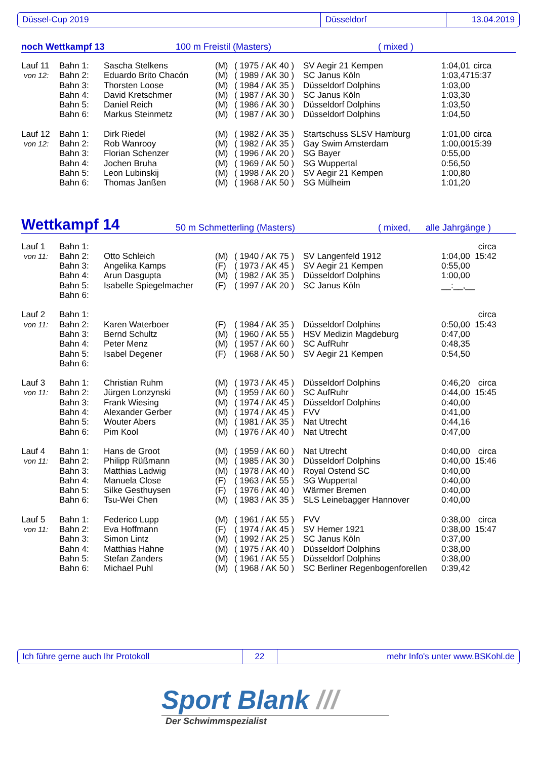Düssel-Cup 2019 Düsseldorf 13.04.2019
noch Wettkampf 13 100 m Freistil (Masters) ( mixed )
| Lauf 11 | Bahn 1: | Sascha Stelkens | (M) | ( 1975 / AK 40 ) | SV Aegir 21 Kempen | 1:04,01 | circa |
| von 12: | Bahn 2: | Eduardo Brito Chacón | (M) | ( 1989 / AK 30 ) | SC Janus Köln | 1:03,47 | 15:37 |
| | Bahn 3: | Thorsten Loose | (M) | ( 1984 / AK 35 ) | Düsseldorf Dolphins | 1:03,00 | |
| | Bahn 4: | David Kretschmer | (M) | ( 1987 / AK 30 ) | SC Janus Köln | 1:03,30 | |
| | Bahn 5: | Daniel Reich | (M) | ( 1986 / AK 30 ) | Düsseldorf Dolphins | 1:03,50 | |
| | Bahn 6: | Markus Steinmetz | (M) | ( 1987 / AK 30 ) | Düsseldorf Dolphins | 1:04,50 | |
| Lauf 12 | Bahn 1: | Dirk Riedel | (M) | ( 1982 / AK 35 ) | Startschuss SLSV Hamburg | 1:01,00 | circa |
| von 12: | Bahn 2: | Rob Wanrooy | (M) | ( 1982 / AK 35 ) | Gay Swim Amsterdam | 1:00,00 | 15:39 |
| | Bahn 3: | Florian Schenzer | (M) | ( 1996 / AK 20 ) | SG Bayer | 0:55,00 | |
| | Bahn 4: | Jochen Bruha | (M) | ( 1969 / AK 50 ) | SG Wuppertal | 0:56,50 | |
| | Bahn 5: | Leon Lubinskij | (M) | ( 1998 / AK 20 ) | SV Aegir 21 Kempen | 1:00,80 | |
| | Bahn 6: | Thomas Janßen | (M) | ( 1968 / AK 50 ) | SG Mülheim | 1:01,20 | |
Wettkampf 14 50 m Schmetterling (Masters) ( mixed, alle Jahrgänge )
| Lauf 1 | Bahn 1: | | | | | | circa |
| von 11: | Bahn 2: | Otto Schleich | (M) | ( 1940 / AK 75 ) | SV Langenfeld 1912 | 1:04,00 | 15:42 |
| | Bahn 3: | Angelika Kamps | (F) | ( 1973 / AK 45 ) | SV Aegir 21 Kempen | 0:55,00 | |
| | Bahn 4: | Arun Dasgupta | (M) | ( 1982 / AK 35 ) | Düsseldorf Dolphins | 1:00,00 | |
| | Bahn 5: | Isabelle Spiegelmacher | (F) | ( 1997 / AK 20 ) | SC Janus Köln | __:__,__ | |
| | Bahn 6: | | | | | | |
| Lauf 2 | Bahn 1: | | | | | | circa |
| von 11: | Bahn 2: | Karen Waterboer | (F) | ( 1984 / AK 35 ) | Düsseldorf Dolphins | 0:50,00 | 15:43 |
| | Bahn 3: | Bernd Schultz | (M) | ( 1960 / AK 55 ) | HSV Medizin Magdeburg | 0:47,00 | |
| | Bahn 4: | Peter Menz | (M) | ( 1957 / AK 60 ) | SC AufRuhr | 0:48,35 | |
| | Bahn 5: | Isabel Degener | (F) | ( 1968 / AK 50 ) | SV Aegir 21 Kempen | 0:54,50 | |
| | Bahn 6: | | | | | | |
| Lauf 3 | Bahn 1: | Christian Ruhm | (M) | ( 1973 / AK 45 ) | Düsseldorf Dolphins | 0:46,20 | circa |
| von 11: | Bahn 2: | Jürgen Lonzynski | (M) | ( 1959 / AK 60 ) | SC AufRuhr | 0:44,00 | 15:45 |
| | Bahn 3: | Frank Wiesing | (M) | ( 1974 / AK 45 ) | Düsseldorf Dolphins | 0:40,00 | |
| | Bahn 4: | Alexander Gerber | (M) | ( 1974 / AK 45 ) | FVV | 0:41,00 | |
| | Bahn 5: | Wouter Abers | (M) | ( 1981 / AK 35 ) | Nat Utrecht | 0:44,16 | |
| | Bahn 6: | Pim Kool | (M) | ( 1976 / AK 40 ) | Nat Utrecht | 0:47,00 | |
| Lauf 4 | Bahn 1: | Hans de Groot | (M) | ( 1959 / AK 60 ) | Nat Utrecht | 0:40,00 | circa |
| von 11: | Bahn 2: | Philipp Rüßmann | (M) | ( 1985 / AK 30 ) | Düsseldorf Dolphins | 0:40,00 | 15:46 |
| | Bahn 3: | Matthias Ladwig | (M) | ( 1978 / AK 40 ) | Royal Ostend SC | 0:40,00 | |
| | Bahn 4: | Manuela Close | (F) | ( 1963 / AK 55 ) | SG Wuppertal | 0:40,00 | |
| | Bahn 5: | Silke Gesthuysen | (F) | ( 1976 / AK 40 ) | Wärmer Bremen | 0:40,00 | |
| | Bahn 6: | Tsu-Wei Chen | (M) | ( 1983 / AK 35 ) | SLS Leinebagger Hannover | 0:40,00 | |
| Lauf 5 | Bahn 1: | Federico Lupp | (M) | ( 1961 / AK 55 ) | FVV | 0:38,00 | circa |
| von 11: | Bahn 2: | Eva Hoffmann | (F) | ( 1974 / AK 45 ) | SV Hemer 1921 | 0:38,00 | 15:47 |
| | Bahn 3: | Simon Lintz | (M) | ( 1992 / AK 25 ) | SC Janus Köln | 0:37,00 | |
| | Bahn 4: | Matthias Hahne | (M) | ( 1975 / AK 40 ) | Düsseldorf Dolphins | 0:38,00 | |
| | Bahn 5: | Stefan Zanders | (M) | ( 1961 / AK 55 ) | Düsseldorf Dolphins | 0:38,00 | |
| | Bahn 6: | Michael Puhl | (M) | ( 1968 / AK 50 ) | SC Berliner Regenbogenforellen | 0:39,42 | |
Ich führe gerne auch Ihr Protokoll 22 mehr Info's unter www.BSKohl.de
Sport Blank ///
Der Schwimmspezialist